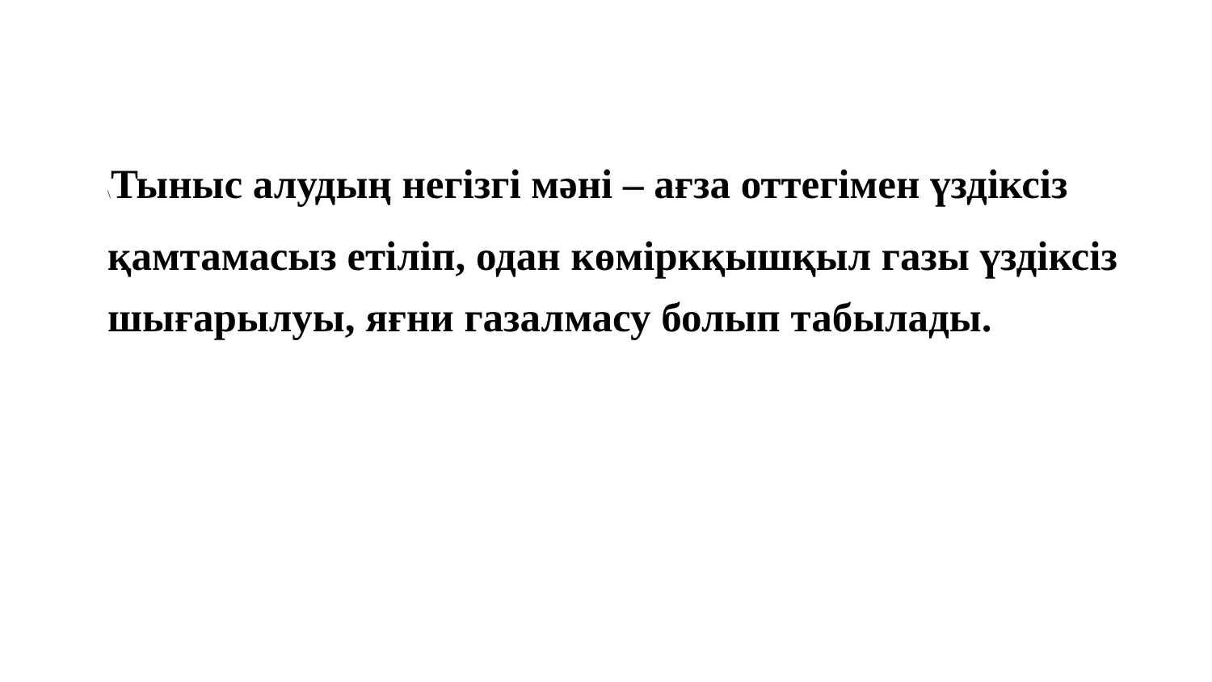\Тыныс алудың негізгі мәні – ағза оттегімен үздіксіз қамтамасыз етіліп, одан көміркқышқыл газы үздіксіз шығарылуы, яғни газалмасу болып табылады.